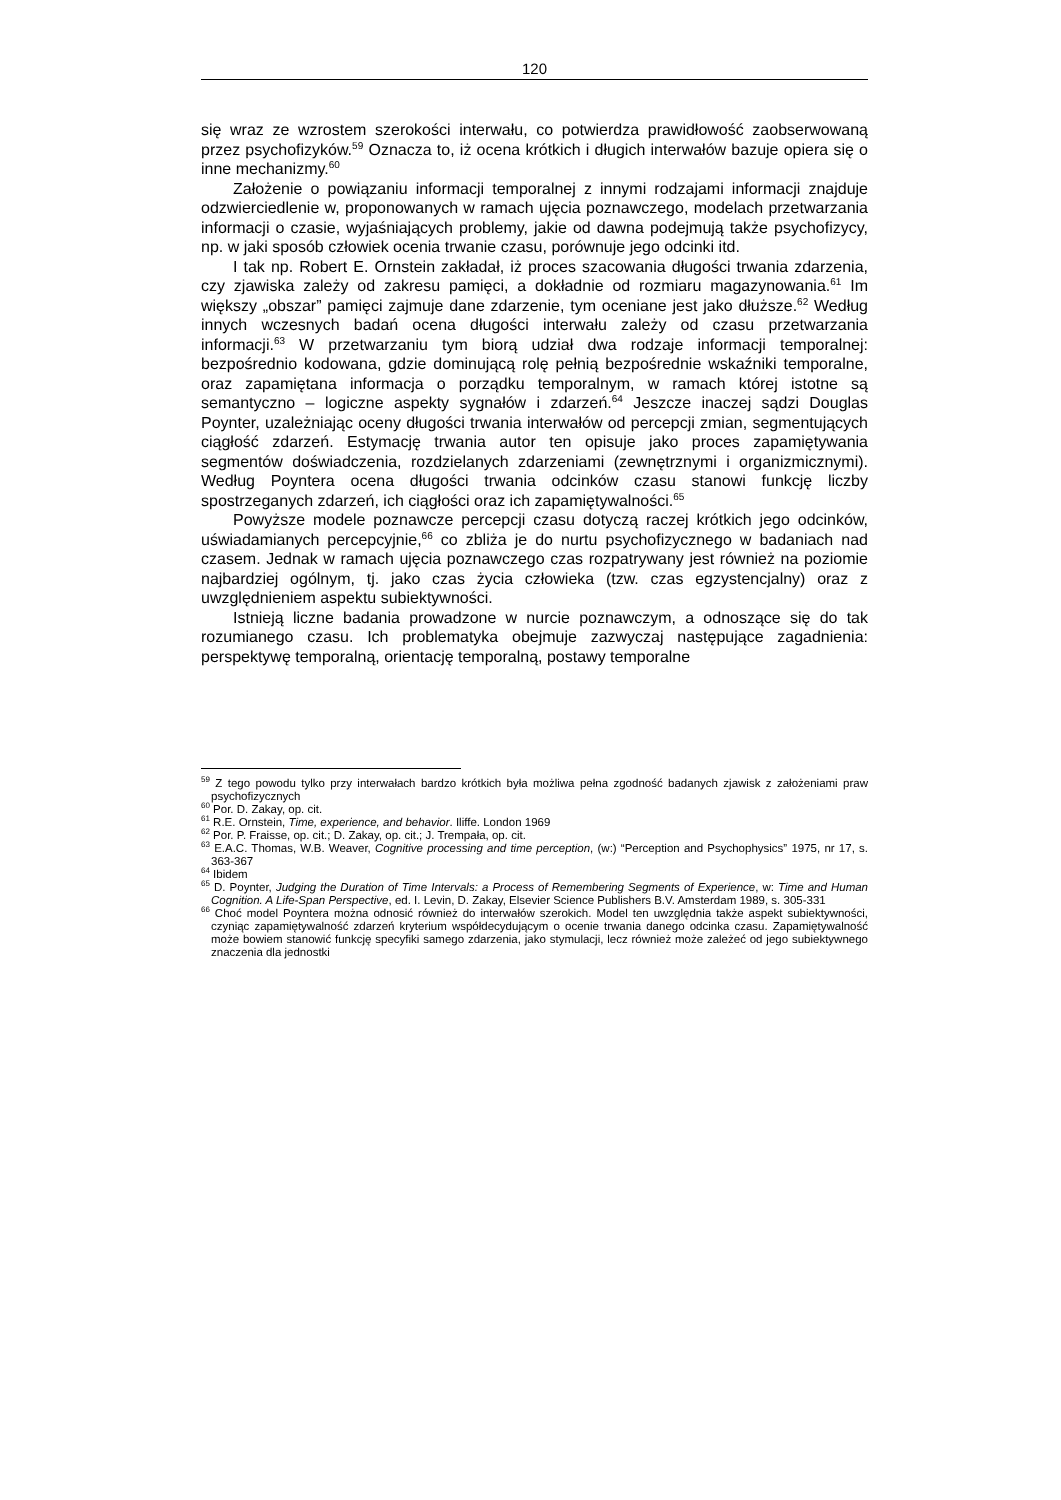120
się wraz ze wzrostem szerokości interwału, co potwierdza prawidłowość zaobserwowaną przez psychofizyków.<sup>59</sup> Oznacza to, iż ocena krótkich i długich interwałów bazuje opiera się o inne mechanizmy.<sup>60</sup>
Założenie o powiązaniu informacji temporalnej z innymi rodzajami informacji znajduje odzwierciedlenie w, proponowanych w ramach ujęcia poznawczego, modelach przetwarzania informacji o czasie, wyjaśniających problemy, jakie od dawna podejmują także psychofizycy, np. w jaki sposób człowiek ocenia trwanie czasu, porównuje jego odcinki itd.
I tak np. Robert E. Ornstein zakładał, iż proces szacowania długości trwania zdarzenia, czy zjawiska zależy od zakresu pamięci, a dokładnie od rozmiaru magazynowania.<sup>61</sup> Im większy „obszar” pamięci zajmuje dane zdarzenie, tym oceniane jest jako dłuższe.<sup>62</sup> Według innych wczesnych badań ocena długości interwału zależy od czasu przetwarzania informacji.<sup>63</sup> W przetwarzaniu tym biorą udział dwa rodzaje informacji temporalnej: bezpośrednio kodowana, gdzie dominującą rolę pełnią bezpośrednie wskaźniki temporalne, oraz zapamiętana informacja o porządku temporalnym, w ramach której istotne są semantyczno – logiczne aspekty sygnałów i zdarzeń.<sup>64</sup> Jeszcze inaczej sądzi Douglas Poynter, uzależniając oceny długości trwania interwałów od percepcji zmian, segmentujących ciągłość zdarzeń. Estymację trwania autor ten opisuje jako proces zapamiętywania segmentów doświadczenia, rozdzielanych zdarzeniami (zewnętrznymi i organizmicznymi). Według Poyntera ocena długości trwania odcinków czasu stanowi funkcję liczby spostrzeganych zdarzeń, ich ciągłości oraz ich zapamiętywalności.<sup>65</sup>
Powyższe modele poznawcze percepcji czasu dotyczą raczej krótkich jego odcinków, uświadamianych percepcyjnie,<sup>66</sup> co zbliża je do nurtu psychofizycznego w badaniach nad czasem. Jednak w ramach ujęcia poznawczego czas rozpatrywany jest również na poziomie najbardziej ogólnym, tj. jako czas życia człowieka (tzw. czas egzystencjalny) oraz z uwzględnieniem aspektu subiektywności.
Istnieją liczne badania prowadzone w nurcie poznawczym, a odnoszące się do tak rozumianego czasu. Ich problematyka obejmuje zazwyczaj następujące zagadnienia: perspektywę temporalną, orientację temporalną, postawy temporalne
<sup>59</sup> Z tego powodu tylko przy interwałach bardzo krótkich była możliwa pełna zgodność badanych zjawisk z założeniami praw psychofizycznych
<sup>60</sup> Por. D. Zakay, op. cit.
<sup>61</sup> R.E. Ornstein, Time, experience, and behavior. Iliffe. London 1969
<sup>62</sup> Por. P. Fraisse, op. cit.; D. Zakay, op. cit.; J. Trempała, op. cit.
<sup>63</sup> E.A.C. Thomas, W.B. Weaver, Cognitive processing and time perception, (w:) “Perception and Psychophysics” 1975, nr 17, s. 363-367
<sup>64</sup> Ibidem
<sup>65</sup> D. Poynter, Judging the Duration of Time Intervals: a Process of Remembering Segments of Experience, w: Time and Human Cognition. A Life-Span Perspective, ed. I. Levin, D. Zakay, Elsevier Science Publishers B.V. Amsterdam 1989, s. 305-331
<sup>66</sup> Choć model Poyntera można odnosić również do interwałów szerokich. Model ten uwzględnia także aspekt subiektywności, czyniąc zapamiętywalność zdarzeń kryterium współdecydującym o ocenie trwania danego odcinka czasu. Zapamiętywalność może bowiem stanowić funkcję specyfiki samego zdarzenia, jako stymulacji, lecz również może zależeć od jego subiektywnego znaczenia dla jednostki